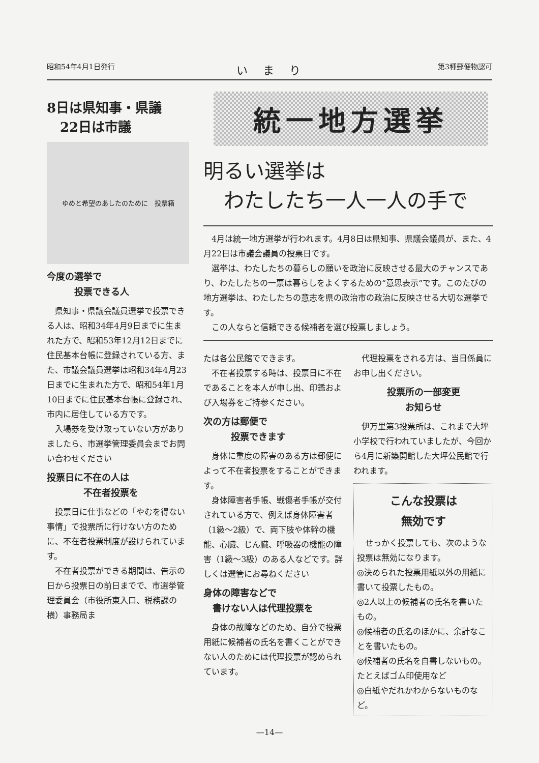昭和54年4月1日発行 いまり 第3種郵便物認可
8日は県知事・県議
　22日は市議
ゆめと希望のあしたのために　投票箱
今度の選挙で
　　　投票できる人
県知事・県議会議員選挙で投票できる人は、昭和34年4月9日までに生まれた方で、昭和53年12月12日までに住民基本台帳に登録されている方、また、市議会議員選挙は昭和34年4月23日までに生まれた方で、昭和54年1月10日までに住民基本台帳に登録され、市内に居住している方です。
入場券を受け取っていない方がありましたら、市選挙管理委員会までお問い合わせください
投票日に不在の人は
　　　　不在者投票を
投票日に仕事などの「やむを得ない事情」で投票所に行けない方のために、不在者投票制度が設けられています。
不在者投票ができる期間は、告示の日から投票日の前日までで、市選挙管理委員会（市役所東入口、税務課の横）事務局ま
統一地方選挙
明るい選挙は
　わたしたち一人一人の手で
4月は統一地方選挙が行われます。4月8日は県知事、県議会議員が、また、4月22日は市議会議員の投票日です。
選挙は、わたしたちの暮らしの願いを政治に反映させる最大のチャンスであり、わたしたちの一票は暮らしをよくするための“意思表示”です。このたびの地方選挙は、わたしたちの意志を県の政治市の政治に反映させる大切な選挙です。
この人ならと信頼できる候補者を選び投票しましょう。
たは各公民館でできます。
不在者投票する時は、投票日に不在であることを本人が申し出、印鑑および入場券をご持参ください。
次の方は郵便で
　　　投票できます
身体に重度の障害のある方は郵便によって不在者投票をすることができます。
身体障害者手帳、戦傷者手帳が交付されている方で、例えば身体障害者（1級～2級）で、両下肢や体幹の機能、心臓、じん臓、呼吸器の機能の障害（1級～3級）のある人などです。詳しくは選管にお尋ねください
身体の障害などで
　書けない人は代理投票を
身体の故障などのため、自分で投票用紙に候補者の氏名を書くことができない人のためには代理投票が認められています。
代理投票をされる方は、当日係員にお申し出ください。
投票所の一部変更
お知らせ
伊万里第3投票所は、これまで大坪小学校で行われていましたが、今回から4月に新築開館した大坪公民館で行われます。
こんな投票は
無効です
せっかく投票しても、次のような投票は無効になります。
◎決められた投票用紙以外の用紙に書いて投票したもの。
◎2人以上の候補者の氏名を書いたもの。
◎候補者の氏名のほかに、余計なことを書いたもの。
◎候補者の氏名を自書しないもの。たとえばゴム印使用など
◎白紙やだれかわからないものなど。
—14—